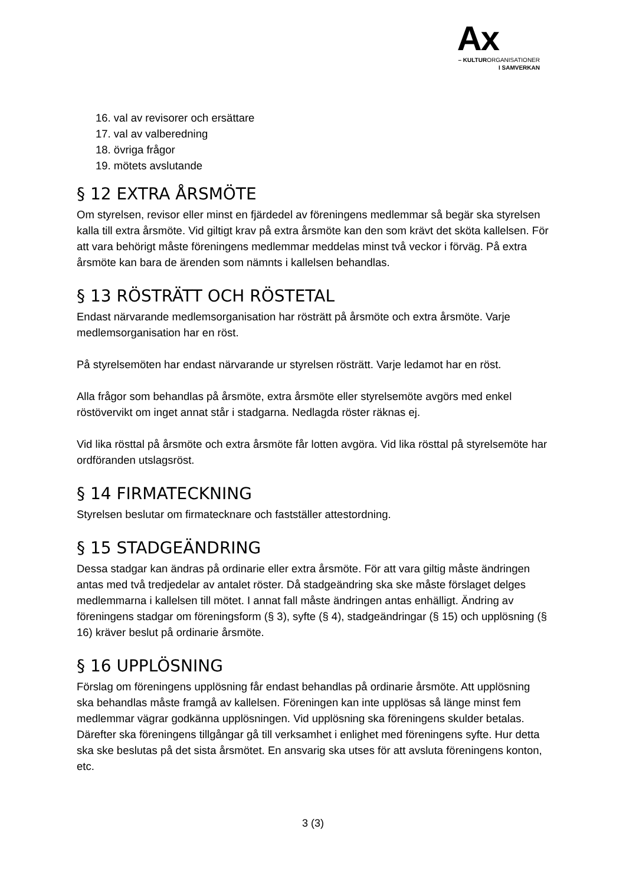Ax
– KULTURORGANISATIONER
I SAMVERKAN
16. val av revisorer och ersättare
17. val av valberedning
18. övriga frågor
19. mötets avslutande
§ 12 EXTRA ÅRSMÖTE
Om styrelsen, revisor eller minst en fjärdedel av föreningens medlemmar så begär ska styrelsen kalla till extra årsmöte. Vid giltigt krav på extra årsmöte kan den som krävt det sköta kallelsen. För att vara behörigt måste föreningens medlemmar meddelas minst två veckor i förväg. På extra årsmöte kan bara de ärenden som nämnts i kallelsen behandlas.
§ 13 RÖSTRÄTT OCH RÖSTETAL
Endast närvarande medlemsorganisation har rösträtt på årsmöte och extra årsmöte. Varje medlemsorganisation har en röst.
På styrelsemöten har endast närvarande ur styrelsen rösträtt. Varje ledamot har en röst.
Alla frågor som behandlas på årsmöte, extra årsmöte eller styrelsemöte avgörs med enkel röstövervikt om inget annat står i stadgarna. Nedlagda röster räknas ej.
Vid lika rösttal på årsmöte och extra årsmöte får lotten avgöra. Vid lika rösttal på styrelsemöte har ordföranden utslagsröst.
§ 14 FIRMATECKNING
Styrelsen beslutar om firmatecknare och fastställer attestordning.
§ 15 STADGEÄNDRING
Dessa stadgar kan ändras på ordinarie eller extra årsmöte. För att vara giltig måste ändringen antas med två tredjedelar av antalet röster. Då stadgeändring ska ske måste förslaget delges medlemmarna i kallelsen till mötet. I annat fall måste ändringen antas enhälligt. Ändring av föreningens stadgar om föreningsform (§ 3), syfte (§ 4), stadgeändringar (§ 15) och upplösning (§ 16) kräver beslut på ordinarie årsmöte.
§ 16 UPPLÖSNING
Förslag om föreningens upplösning får endast behandlas på ordinarie årsmöte. Att upplösning ska behandlas måste framgå av kallelsen. Föreningen kan inte upplösas så länge minst fem medlemmar vägrar godkänna upplösningen. Vid upplösning ska föreningens skulder betalas. Därefter ska föreningens tillgångar gå till verksamhet i enlighet med föreningens syfte. Hur detta ska ske beslutas på det sista årsmötet. En ansvarig ska utses för att avsluta föreningens konton, etc.
3 (3)